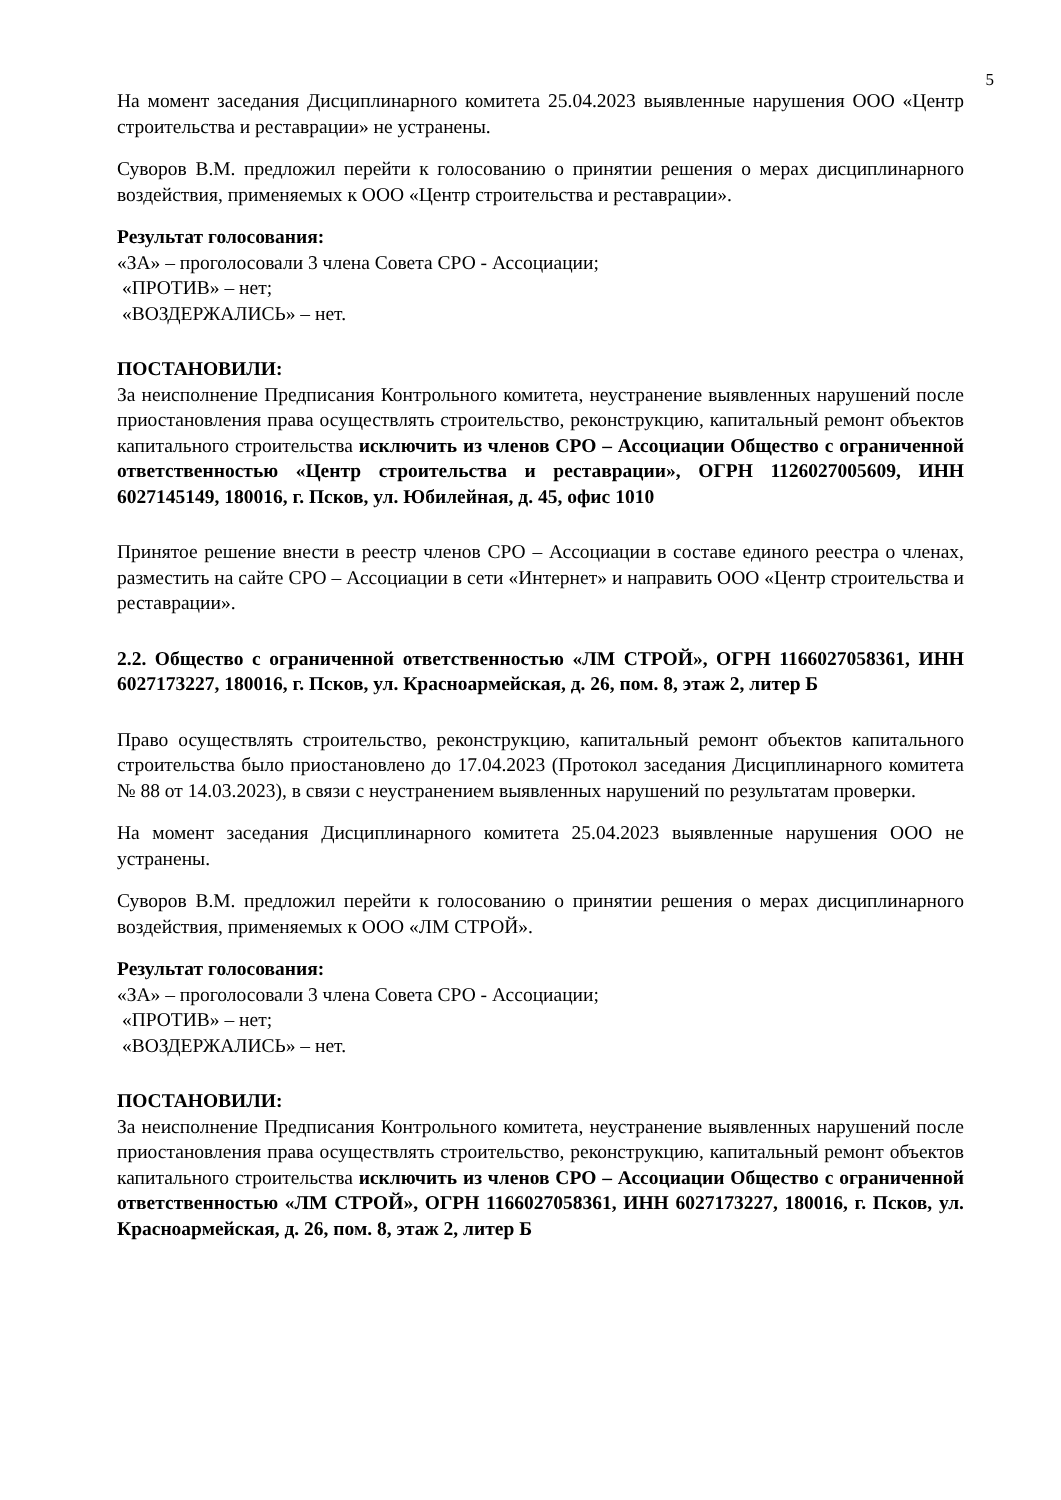5
На момент заседания Дисциплинарного комитета 25.04.2023 выявленные нарушения ООО «Центр строительства и реставрации» не устранены.
Суворов В.М. предложил перейти к голосованию о принятии решения о мерах дисциплинарного воздействия, применяемых к ООО «Центр строительства и реставрации».
Результат голосования:
«ЗА» – проголосовали 3 члена Совета СРО - Ассоциации;
«ПРОТИВ» – нет;
«ВОЗДЕРЖАЛИСЬ» – нет.
ПОСТАНОВИЛИ:
За неисполнение Предписания Контрольного комитета, неустранение выявленных нарушений после приостановления права осуществлять строительство, реконструкцию, капитальный ремонт объектов капитального строительства исключить из членов СРО – Ассоциации Общество с ограниченной ответственностью «Центр строительства и реставрации», ОГРН 1126027005609, ИНН 6027145149, 180016, г. Псков, ул. Юбилейная, д. 45, офис 1010
Принятое решение внести в реестр членов СРО – Ассоциации в составе единого реестра о членах, разместить на сайте СРО – Ассоциации в сети «Интернет» и направить ООО «Центр строительства и реставрации».
2.2. Общество с ограниченной ответственностью «ЛМ СТРОЙ», ОГРН 1166027058361, ИНН 6027173227, 180016, г. Псков, ул. Красноармейская, д. 26, пом. 8, этаж 2, литер Б
Право осуществлять строительство, реконструкцию, капитальный ремонт объектов капитального строительства было приостановлено до 17.04.2023 (Протокол заседания Дисциплинарного комитета № 88 от 14.03.2023), в связи с неустранением выявленных нарушений по результатам проверки.
На момент заседания Дисциплинарного комитета 25.04.2023 выявленные нарушения ООО не устранены.
Суворов В.М. предложил перейти к голосованию о принятии решения о мерах дисциплинарного воздействия, применяемых к ООО «ЛМ СТРОЙ».
Результат голосования:
«ЗА» – проголосовали 3 члена Совета СРО - Ассоциации;
«ПРОТИВ» – нет;
«ВОЗДЕРЖАЛИСЬ» – нет.
ПОСТАНОВИЛИ:
За неисполнение Предписания Контрольного комитета, неустранение выявленных нарушений после приостановления права осуществлять строительство, реконструкцию, капитальный ремонт объектов капитального строительства исключить из членов СРО – Ассоциации Общество с ограниченной ответственностью «ЛМ СТРОЙ», ОГРН 1166027058361, ИНН 6027173227, 180016, г. Псков, ул. Красноармейская, д. 26, пом. 8, этаж 2, литер Б